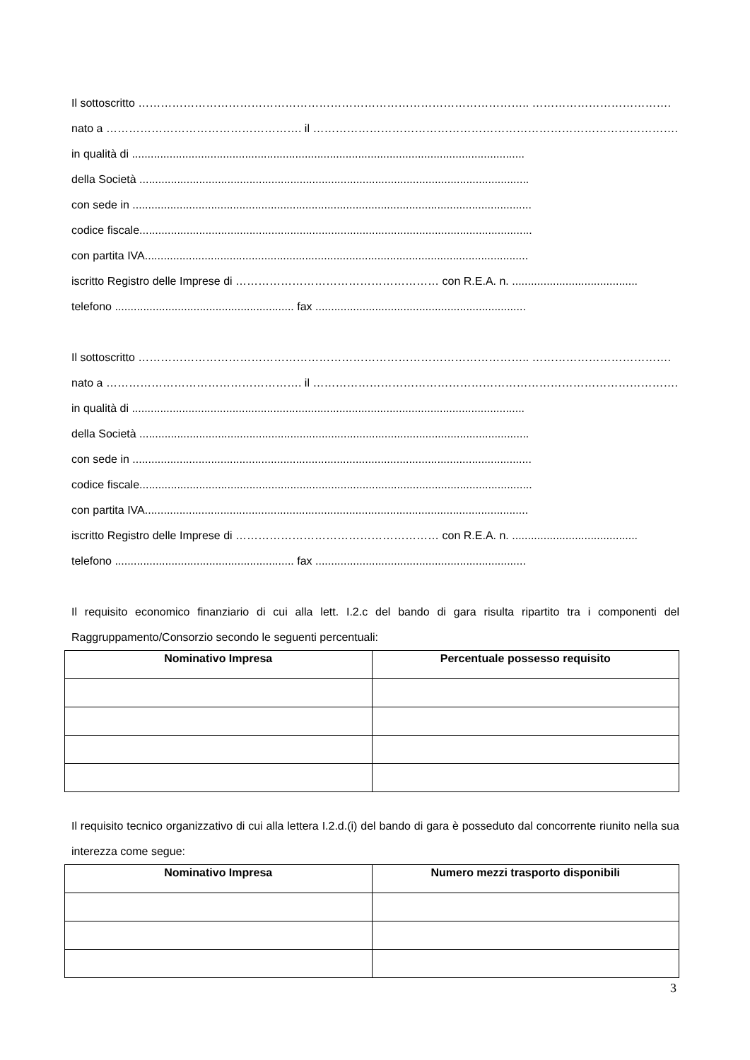Il sottoscritto ………………………………………………………………………………………….. ……………………………….
nato a ……………………………………………. il …………………………………………………………………………………….
in qualità di .............................................................................................................................
della Società ............................................................................................................................
con sede in ...............................................................................................................................
codice fiscale.............................................................................................................................
con partita IVA..........................................................................................................................
iscritto Registro delle Imprese di ……………………………………………… con R.E.A. n. ........................................
telefono ......................................................... fax ...................................................................
Il sottoscritto ………………………………………………………………………………………….. ……………………………….
nato a ……………………………………………. il …………………………………………………………………………………….
in qualità di .............................................................................................................................
della Società ............................................................................................................................
con sede in ...............................................................................................................................
codice fiscale.............................................................................................................................
con partita IVA..........................................................................................................................
iscritto Registro delle Imprese di ……………………………………………… con R.E.A. n. ........................................
telefono ......................................................... fax ...................................................................
Il requisito economico finanziario di cui alla lett. I.2.c del bando di gara risulta ripartito tra i componenti del Raggruppamento/Consorzio secondo le seguenti percentuali:
| Nominativo Impresa | Percentuale possesso requisito |
| --- | --- |
Il requisito tecnico organizzativo di cui alla lettera I.2.d.(i) del bando di gara è posseduto dal concorrente riunito nella sua interezza come segue:
| Nominativo Impresa | Numero mezzi trasporto disponibili |
| --- | --- |
3